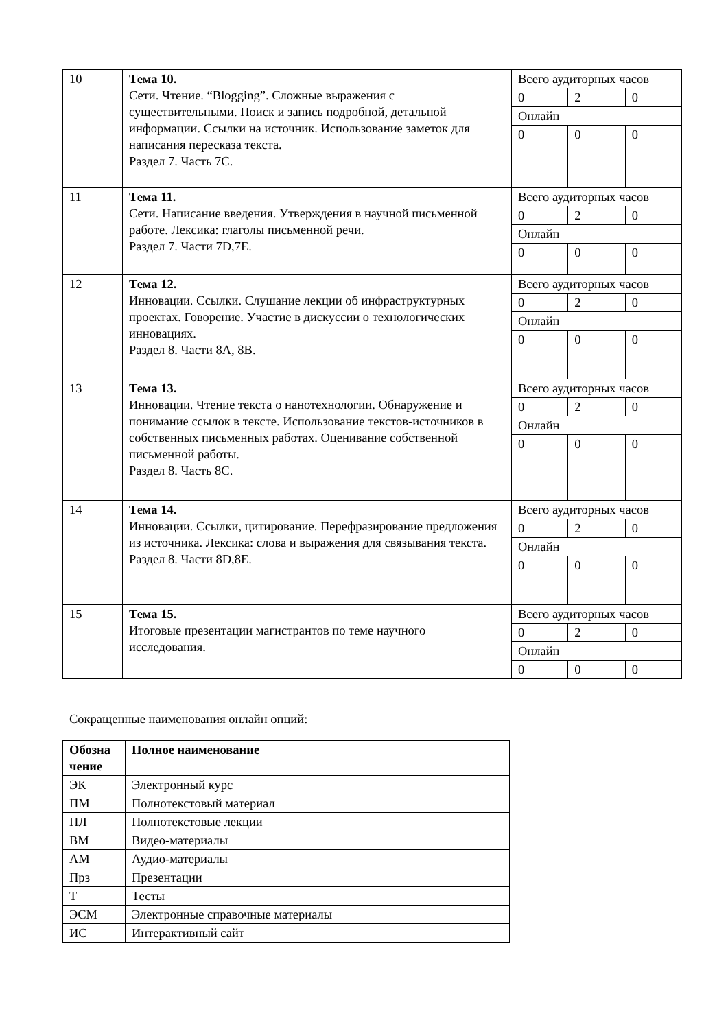| 10 | Тема 10. Сети. Чтение. “Blogging”. Сложные выражения с существительными. Поиск и запись подробной, детальной информации. Ссылки на источник. Использование заметок для написания пересказа текста. Раздел 7. Часть 7С. | / Всего аудиторных часов / / / / 0 / 2 / 0 / / Онлайн / / / / 0 / 0 / 0 / |
| 11 | Тема 11. Сети. Написание введения. Утверждения в научной письменной работе. Лексика: глаголы письменной речи. Раздел 7. Части 7D,7E. | / Всего аудиторных часов / / / / 0 / 2 / 0 / / Онлайн / / / / 0 / 0 / 0 / |
| 12 | Тема 12. Инновации. Ссылки. Слушание лекции об инфраструктурных проектах. Говорение. Участие в дискуссии о технологических инновациях. Раздел 8. Части 8А, 8В. | / Всего аудиторных часов / / / / 0 / 2 / 0 / / Онлайн / / / / 0 / 0 / 0 / |
| 13 | Тема 13. Инновации. Чтение текста о нанотехнологии. Обнаружение и понимание ссылок в тексте. Использование текстов-источников в собственных письменных работах. Оценивание собственной письменной работы. Раздел 8. Часть 8С. | / Всего аудиторных часов / / / / 0 / 2 / 0 / / Онлайн / / / / 0 / 0 / 0 / |
| 14 | Тема 14. Инновации. Ссылки, цитирование. Перефразирование предложения из источника. Лексика: слова и выражения для связывания текста. Раздел 8. Части 8D,8E. | / Всего аудиторных часов / / / / 0 / 2 / 0 / / Онлайн / / / / 0 / 0 / 0 / |
| 15 | Тема 15. Итоговые презентации магистрантов по теме научного исследования. | / Всего аудиторных часов / / / / 0 / 2 / 0 / / Онлайн / / / / 0 / 0 / 0 / |
Сокращенные наименования онлайн опций:
| Обозна чение | Полное наименование |
| --- | --- |
| ЭК | Электронный курс |
| ПМ | Полнотекстовый материал |
| ПЛ | Полнотекстовые лекции |
| ВМ | Видео-материалы |
| АМ | Аудио-материалы |
| Прз | Презентации |
| Т | Тесты |
| ЭСМ | Электронные справочные материалы |
| ИС | Интерактивный сайт |